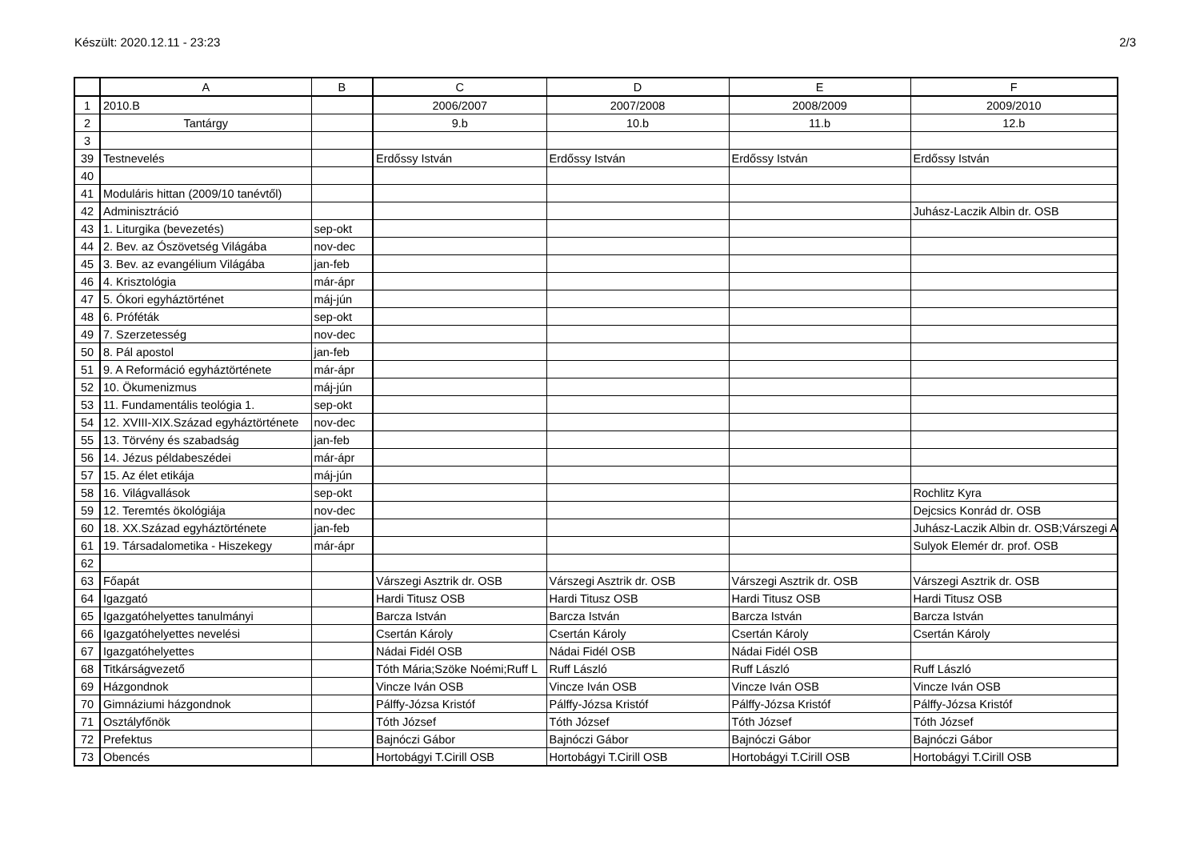Készült: 2020.12.11 - 23:23 2/3
| | A | B | C | D | E | F |
| --- | --- | --- | --- | --- | --- | --- |
| 1 | 2010.B | | 2006/2007 | 2007/2008 | 2008/2009 | 2009/2010 |
| 2 | Tantárgy | | 9.b | 10.b | 11.b | 12.b |
| 3 | | | | | | |
| 39 | Testnevelés | | Erdőssy István | Erdőssy István | Erdőssy István | Erdőssy István |
| 40 | | | | | | |
| 41 | Moduláris hittan (2009/10 tanévtől) | | | | | |
| 42 | Adminisztráció | | | | | Juhász-Laczik Albin dr. OSB |
| 43 | 1. Liturgika (bevezetés) | sep-okt | | | | |
| 44 | 2. Bev. az Ószövetség Világába | nov-dec | | | | |
| 45 | 3. Bev. az evangélium Világába | jan-feb | | | | |
| 46 | 4. Krisztológia | már-ápr | | | | |
| 47 | 5. Ókori egyháztörténet | máj-jún | | | | |
| 48 | 6. Próféták | sep-okt | | | | |
| 49 | 7. Szerzetesség | nov-dec | | | | |
| 50 | 8. Pál apostol | jan-feb | | | | |
| 51 | 9. A Reformáció egyháztörténete | már-ápr | | | | |
| 52 | 10. Ökumenizmus | máj-jún | | | | |
| 53 | 11. Fundamentális teológia 1. | sep-okt | | | | |
| 54 | 12. XVIII-XIX.Század egyháztörténete | nov-dec | | | | |
| 55 | 13. Törvény és szabadság | jan-feb | | | | |
| 56 | 14. Jézus példabeszédei | már-ápr | | | | |
| 57 | 15. Az élet etikája | máj-jún | | | | |
| 58 | 16. Világvallások | sep-okt | | | | Rochlitz Kyra |
| 59 | 12. Teremtés ökológiája | nov-dec | | | | Dejcsics Konrád dr. OSB |
| 60 | 18. XX.Század egyháztörténete | jan-feb | | | | Juhász-Laczik Albin dr. OSB;Várszegi A |
| 61 | 19. Társadalometika - Hiszekegy | már-ápr | | | | Sulyok Elemér dr. prof. OSB |
| 62 | | | | | | |
| 63 | Főapát | | Várszegi Asztrik dr. OSB | Várszegi Asztrik dr. OSB | Várszegi Asztrik dr. OSB | Várszegi Asztrik dr. OSB |
| 64 | Igazgató | | Hardi Titusz OSB | Hardi Titusz OSB | Hardi Titusz OSB | Hardi Titusz OSB |
| 65 | Igazgatóhelyettes tanulmányi | | Barcza István | Barcza István | Barcza István | Barcza István |
| 66 | Igazgatóhelyettes nevelési | | Csertán Károly | Csertán Károly | Csertán Károly | Csertán Károly |
| 67 | Igazgatóhelyettes | | Nádai Fidél OSB | Nádai Fidél OSB | Nádai Fidél OSB | |
| 68 | Titkárságvezető | | Tóth Mária;Szöke Noémi;Ruff L | Ruff László | Ruff László | Ruff László |
| 69 | Házgondnok | | Vincze Iván OSB | Vincze Iván OSB | Vincze Iván OSB | Vincze Iván OSB |
| 70 | Gimnáziumi házgondnok | | Pálffy-Józsa Kristóf | Pálffy-Józsa Kristóf | Pálffy-Józsa Kristóf | Pálffy-Józsa Kristóf |
| 71 | Osztályfőnök | | Tóth József | Tóth József | Tóth József | Tóth József |
| 72 | Prefektus | | Bajnóczi Gábor | Bajnóczi Gábor | Bajnóczi Gábor | Bajnóczi Gábor |
| 73 | Obencés | | Hortobágyi T.Cirill OSB | Hortobágyi T.Cirill OSB | Hortobágyi T.Cirill OSB | Hortobágyi T.Cirill OSB |